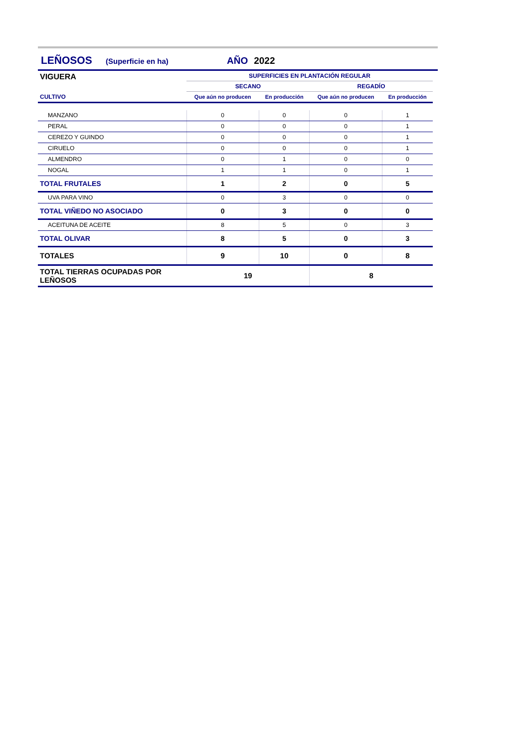LEÑOSOS (Superficie en ha) AÑO 2022
| VIGUERA | SUPERFICIES EN PLANTACIÓN REGULAR | | | |
| --- | --- | --- | --- | --- |
| | SECANO | | REGADÍO | |
| CULTIVO | Que aún no producen | En producción | Que aún no producen | En producción |
| MANZANO | 0 | 0 | 0 | 1 |
| PERAL | 0 | 0 | 0 | 1 |
| CEREZO Y GUINDO | 0 | 0 | 0 | 1 |
| CIRUELO | 0 | 0 | 0 | 1 |
| ALMENDRO | 0 | 1 | 0 | 0 |
| NOGAL | 1 | 1 | 0 | 1 |
| TOTAL FRUTALES | 1 | 2 | 0 | 5 |
| UVA PARA VINO | 0 | 3 | 0 | 0 |
| TOTAL VIÑEDO NO ASOCIADO | 0 | 3 | 0 | 0 |
| ACEITUNA DE ACEITE | 8 | 5 | 0 | 3 |
| TOTAL OLIVAR | 8 | 5 | 0 | 3 |
| TOTALES | 9 | 10 | 0 | 8 |
| TOTAL TIERRAS OCUPADAS POR LEÑOSOS | 19 | | 8 | |